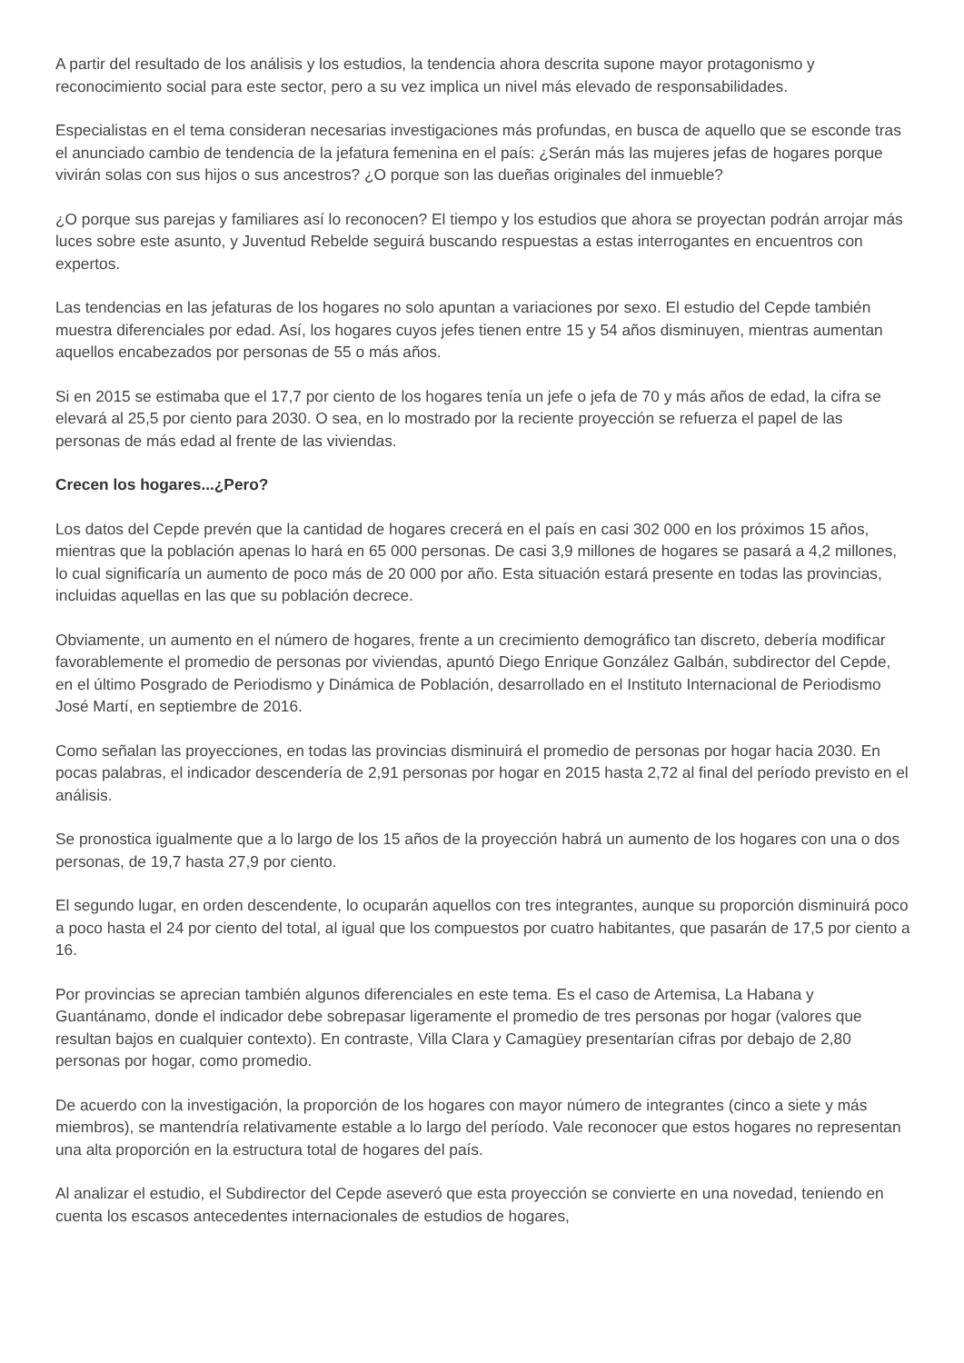A partir del resultado de los análisis y los estudios, la tendencia ahora descrita supone mayor protagonismo y reconocimiento social para este sector, pero a su vez implica un nivel más elevado de responsabilidades.
Especialistas en el tema consideran necesarias investigaciones más profundas, en busca de aquello que se esconde tras el anunciado cambio de tendencia de la jefatura femenina en el país: ¿Serán más las mujeres jefas de hogares porque vivirán solas con sus hijos o sus ancestros? ¿O porque son las dueñas originales del inmueble?
¿O porque sus parejas y familiares así lo reconocen? El tiempo y los estudios que ahora se proyectan podrán arrojar más luces sobre este asunto, y Juventud Rebelde seguirá buscando respuestas a estas interrogantes en encuentros con expertos.
Las tendencias en las jefaturas de los hogares no solo apuntan a variaciones por sexo. El estudio del Cepde también muestra diferenciales por edad. Así, los hogares cuyos jefes tienen entre 15 y 54 años disminuyen, mientras aumentan aquellos encabezados por personas de 55 o más años.
Si en 2015 se estimaba que el 17,7 por ciento de los hogares tenía un jefe o jefa de 70 y más años de edad, la cifra se elevará al 25,5 por ciento para 2030. O sea, en lo mostrado por la reciente proyección se refuerza el papel de las personas de más edad al frente de las viviendas.
Crecen los hogares...¿Pero?
Los datos del Cepde prevén que la cantidad de hogares crecerá en el país en casi 302 000 en los próximos 15 años, mientras que la población apenas lo hará en 65 000 personas. De casi 3,9 millones de hogares se pasará a 4,2 millones, lo cual significaría un aumento de poco más de 20 000 por año. Esta situación estará presente en todas las provincias, incluidas aquellas en las que su población decrece.
Obviamente, un aumento en el número de hogares, frente a un crecimiento demográfico tan discreto, debería modificar favorablemente el promedio de personas por viviendas, apuntó Diego Enrique González Galbán, subdirector del Cepde, en el último Posgrado de Periodismo y Dinámica de Población, desarrollado en el Instituto Internacional de Periodismo José Martí, en septiembre de 2016.
Como señalan las proyecciones, en todas las provincias disminuirá el promedio de personas por hogar hacia 2030. En pocas palabras, el indicador descendería de 2,91 personas por hogar en 2015 hasta 2,72 al final del período previsto en el análisis.
Se pronostica igualmente que a lo largo de los 15 años de la proyección habrá un aumento de los hogares con una o dos personas, de 19,7 hasta 27,9 por ciento.
El segundo lugar, en orden descendente, lo ocuparán aquellos con tres integrantes, aunque su proporción disminuirá poco a poco hasta el 24 por ciento del total, al igual que los compuestos por cuatro habitantes, que pasarán de 17,5 por ciento a 16.
Por provincias se aprecian también algunos diferenciales en este tema. Es el caso de Artemisa, La Habana y Guantánamo, donde el indicador debe sobrepasar ligeramente el promedio de tres personas por hogar (valores que resultan bajos en cualquier contexto). En contraste, Villa Clara y Camagüey presentarían cifras por debajo de 2,80 personas por hogar, como promedio.
De acuerdo con la investigación, la proporción de los hogares con mayor número de integrantes (cinco a siete y más miembros), se mantendría relativamente estable a lo largo del período. Vale reconocer que estos hogares no representan una alta proporción en la estructura total de hogares del país.
Al analizar el estudio, el Subdirector del Cepde aseveró que esta proyección se convierte en una novedad, teniendo en cuenta los escasos antecedentes internacionales de estudios de hogares,